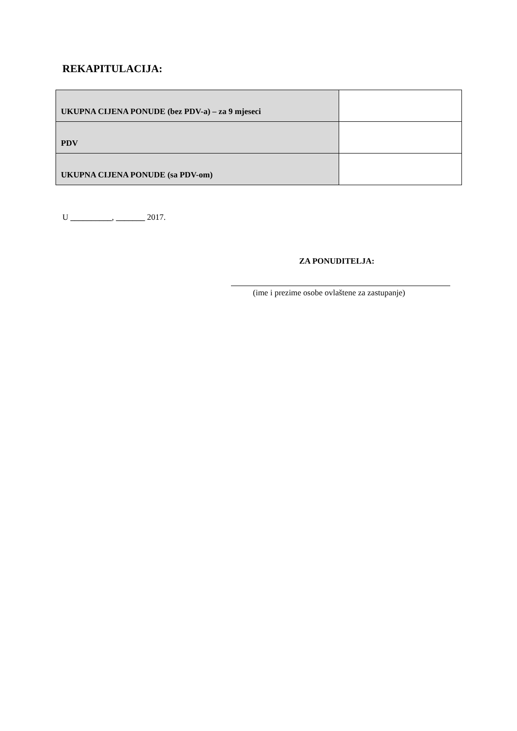REKAPITULACIJA:
| UKUPNA CIJENA PONUDE (bez PDV-a) – za 9 mjeseci | |
| PDV | |
| UKUPNA CIJENA PONUDE (sa PDV-om) | |
U __________, _______ 2017.
ZA PONUDITELJA:
(ime i prezime osobe ovlaštene za zastupanje)